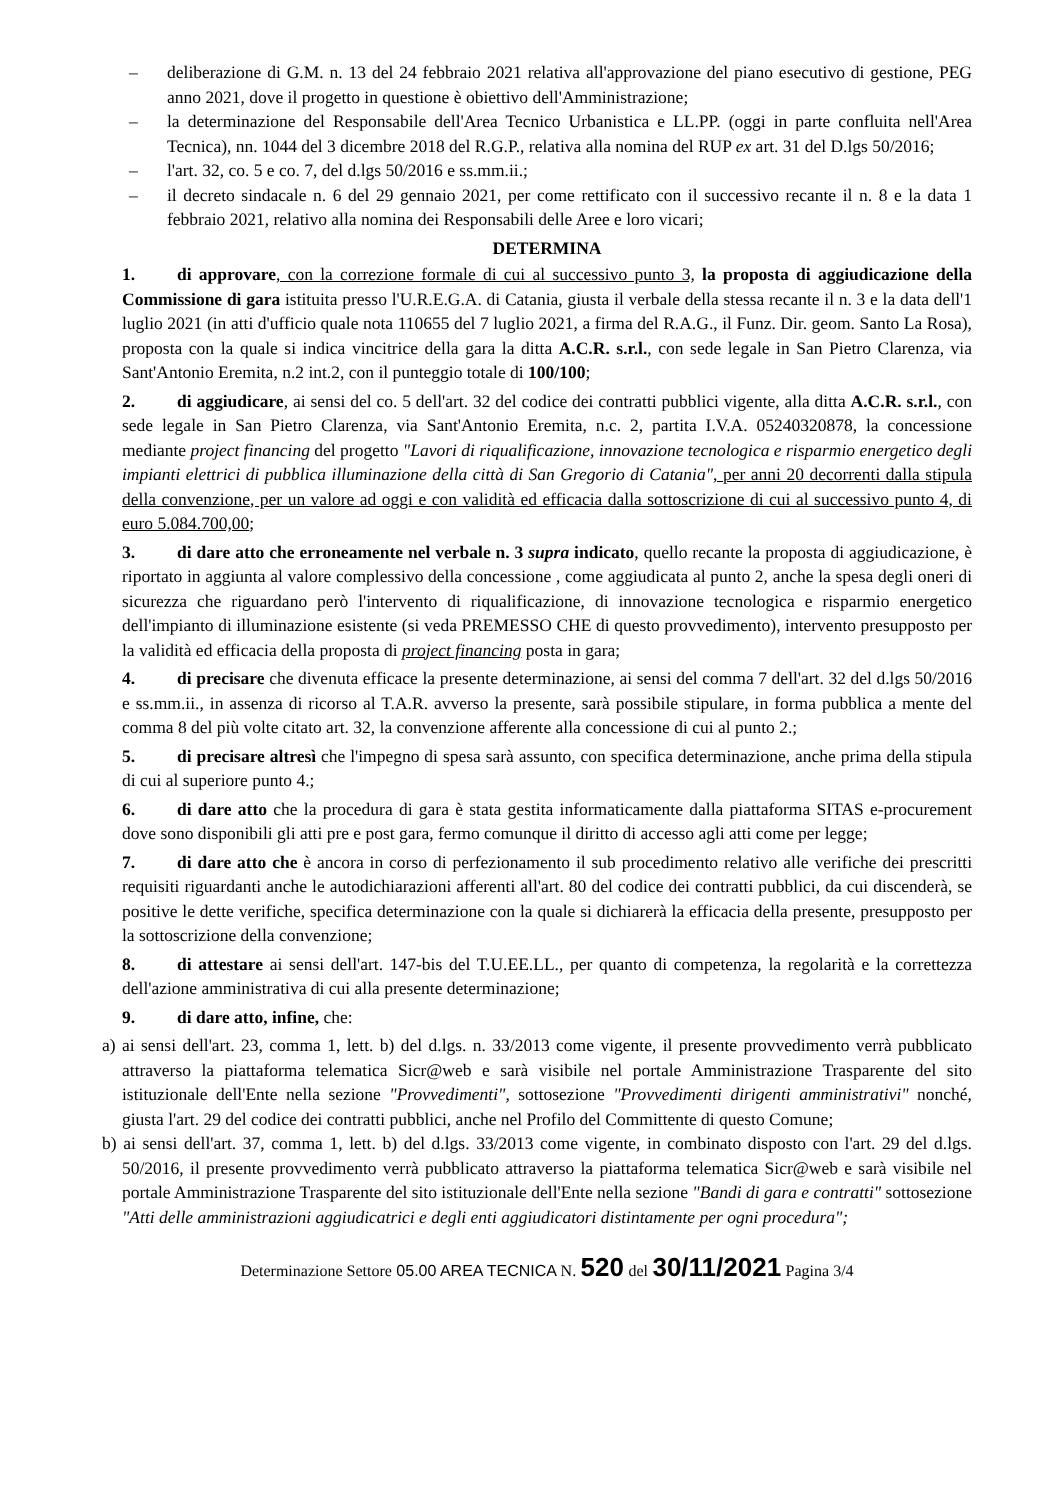– deliberazione di G.M. n. 13 del 24 febbraio 2021 relativa all'approvazione del piano esecutivo di gestione, PEG anno 2021, dove il progetto in questione è obiettivo dell'Amministrazione;
– la determinazione del Responsabile dell'Area Tecnico Urbanistica e LL.PP. (oggi in parte confluita nell'Area Tecnica), nn. 1044 del 3 dicembre 2018 del R.G.P., relativa alla nomina del RUP ex art. 31 del D.lgs 50/2016;
– l'art. 32, co. 5 e co. 7, del d.lgs 50/2016 e ss.mm.ii.;
– il decreto sindacale n. 6 del 29 gennaio 2021, per come rettificato con il successivo recante il n. 8 e la data 1 febbraio 2021, relativo alla nomina dei Responsabili delle Aree e loro vicari;
DETERMINA
1. di approvare, con la correzione formale di cui al successivo punto 3, la proposta di aggiudicazione della Commissione di gara istituita presso l'U.R.E.G.A. di Catania, giusta il verbale della stessa recante il n. 3 e la data dell'1 luglio 2021 (in atti d'ufficio quale nota 110655 del 7 luglio 2021, a firma del R.A.G., il Funz. Dir. geom. Santo La Rosa), proposta con la quale si indica vincitrice della gara la ditta A.C.R. s.r.l., con sede legale in San Pietro Clarenza, via Sant'Antonio Eremita, n.2 int.2, con il punteggio totale di 100/100;
2. di aggiudicare, ai sensi del co. 5 dell'art. 32 del codice dei contratti pubblici vigente, alla ditta A.C.R. s.r.l., con sede legale in San Pietro Clarenza, via Sant'Antonio Eremita, n.c. 2, partita I.V.A. 05240320878, la concessione mediante project financing del progetto "Lavori di riqualificazione, innovazione tecnologica e risparmio energetico degli impianti elettrici di pubblica illuminazione della città di San Gregorio di Catania", per anni 20 decorrenti dalla stipula della convenzione, per un valore ad oggi e con validità ed efficacia dalla sottoscrizione di cui al successivo punto 4, di euro 5.084.700,00;
3. di dare atto che erroneamente nel verbale n. 3 supra indicato, quello recante la proposta di aggiudicazione, è riportato in aggiunta al valore complessivo della concessione , come aggiudicata al punto 2, anche la spesa degli oneri di sicurezza che riguardano però l'intervento di riqualificazione, di innovazione tecnologica e risparmio energetico dell'impianto di illuminazione esistente (si veda PREMESSO CHE di questo provvedimento), intervento presupposto per la validità ed efficacia della proposta di project financing posta in gara;
4. di precisare che divenuta efficace la presente determinazione, ai sensi del comma 7 dell'art. 32 del d.lgs 50/2016 e ss.mm.ii., in assenza di ricorso al T.A.R. avverso la presente, sarà possibile stipulare, in forma pubblica a mente del comma 8 del più volte citato art. 32, la convenzione afferente alla concessione di cui al punto 2.;
5. di precisare altresì che l'impegno di spesa sarà assunto, con specifica determinazione, anche prima della stipula di cui al superiore punto 4.;
6. di dare atto che la procedura di gara è stata gestita informaticamente dalla piattaforma SITAS e-procurement dove sono disponibili gli atti pre e post gara, fermo comunque il diritto di accesso agli atti come per legge;
7. di dare atto che è ancora in corso di perfezionamento il sub procedimento relativo alle verifiche dei prescritti requisiti riguardanti anche le autodichiarazioni afferenti all'art. 80 del codice dei contratti pubblici, da cui discenderà, se positive le dette verifiche, specifica determinazione con la quale si dichiarerà la efficacia della presente, presupposto per la sottoscrizione della convenzione;
8. di attestare ai sensi dell'art. 147-bis del T.U.EE.LL., per quanto di competenza, la regolarità e la correttezza dell'azione amministrativa di cui alla presente determinazione;
9. di dare atto, infine, che:
a) ai sensi dell'art. 23, comma 1, lett. b) del d.lgs. n. 33/2013 come vigente, il presente provvedimento verrà pubblicato attraverso la piattaforma telematica Sicr@web e sarà visibile nel portale Amministrazione Trasparente del sito istituzionale dell'Ente nella sezione "Provvedimenti", sottosezione "Provvedimenti dirigenti amministrativi" nonché, giusta l'art. 29 del codice dei contratti pubblici, anche nel Profilo del Committente di questo Comune;
b) ai sensi dell'art. 37, comma 1, lett. b) del d.lgs. 33/2013 come vigente, in combinato disposto con l'art. 29 del d.lgs. 50/2016, il presente provvedimento verrà pubblicato attraverso la piattaforma telematica Sicr@web e sarà visibile nel portale Amministrazione Trasparente del sito istituzionale dell'Ente nella sezione "Bandi di gara e contratti" sottosezione "Atti delle amministrazioni aggiudicatrici e degli enti aggiudicatori distintamente per ogni procedura";
Determinazione Settore 05.00 AREA TECNICA N. 520 del 30/11/2021 Pagina 3/4